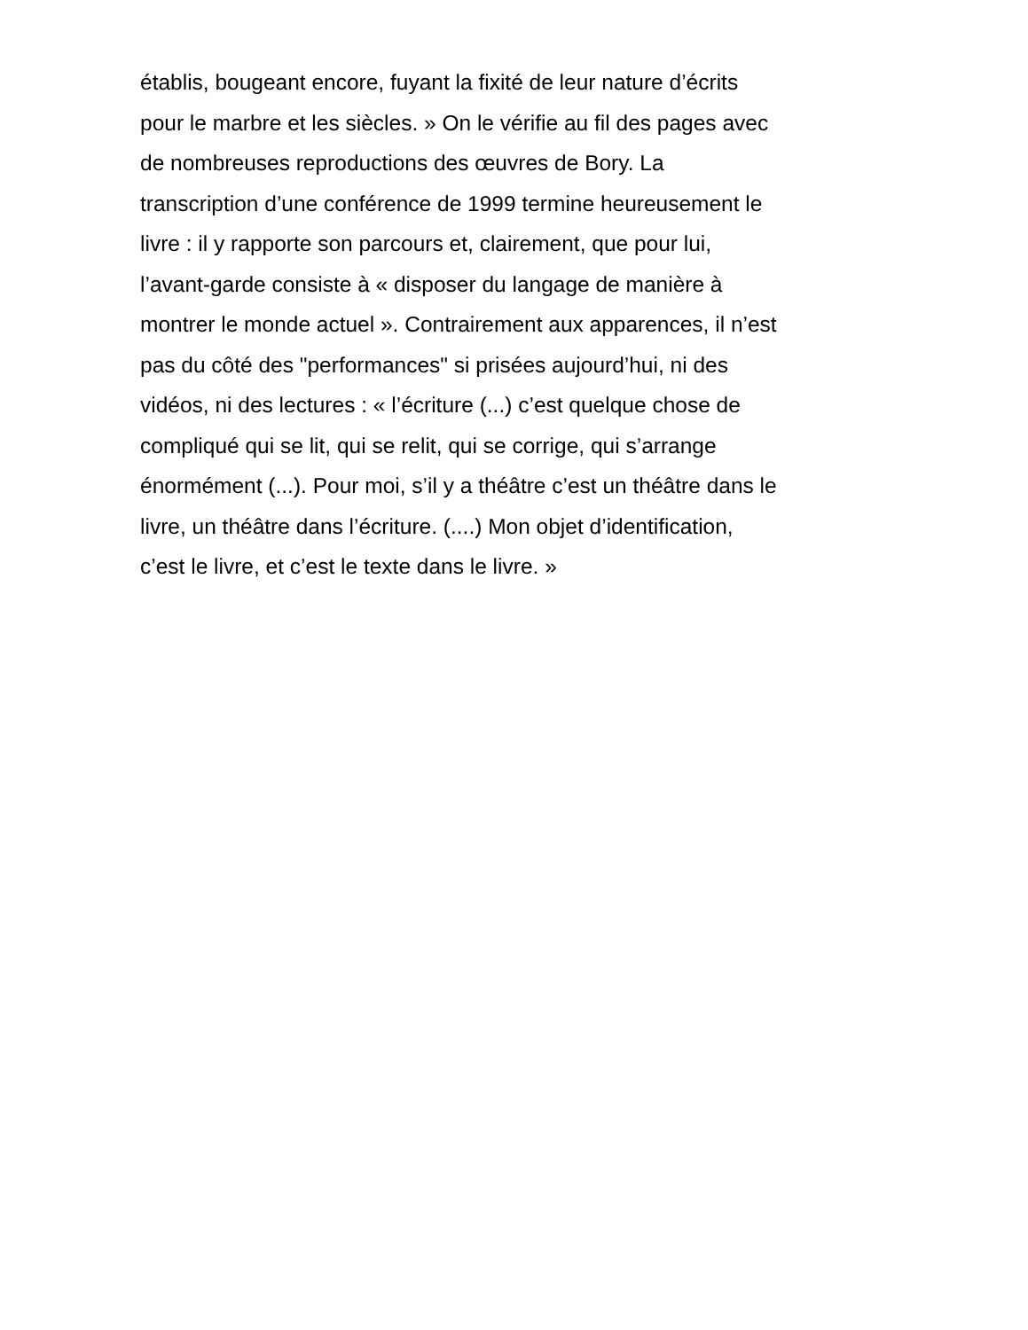établis, bougeant encore, fuyant la fixité de leur nature d’écrits
pour le marbre et les siècles. » On le vérifie au fil des pages avec
de nombreuses reproductions des œuvres de Bory. La
transcription d’une conférence de 1999 termine heureusement le
livre : il y rapporte son parcours et, clairement, que pour lui,
l’avant-garde consiste à « disposer du langage de manière à
montrer le monde actuel ». Contrairement aux apparences, il n’est
pas du côté des "performances" si prisées aujourd’hui, ni des
vidéos, ni des lectures : « l’écriture (...) c’est quelque chose de
compliqué qui se lit, qui se relit, qui se corrige, qui s’arrange
énormément (...). Pour moi, s’il y a théâtre c’est un théâtre dans le
livre, un théâtre dans l’écriture. (....) Mon objet d’identification,
c’est le livre, et c’est le texte dans le livre. »